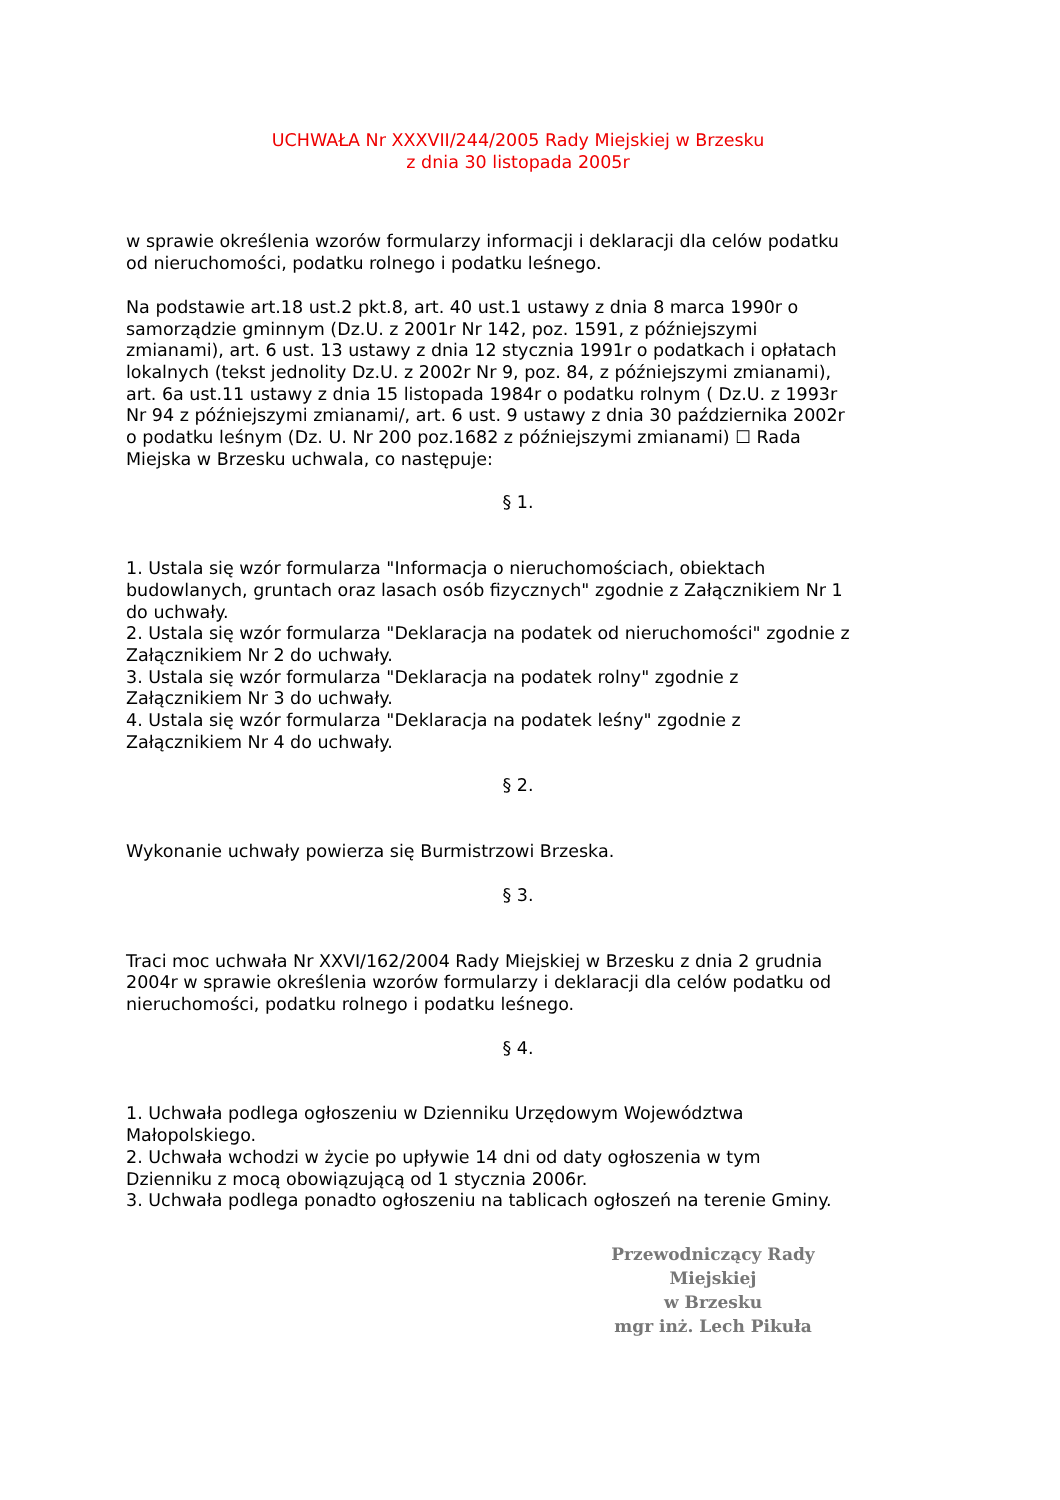UCHWAŁA Nr XXXVII/244/2005 Rady Miejskiej w Brzesku
z dnia 30 listopada 2005r
w sprawie określenia wzorów formularzy informacji i deklaracji dla celów podatku od nieruchomości, podatku rolnego i podatku leśnego.
Na podstawie art.18 ust.2 pkt.8, art. 40 ust.1 ustawy z dnia 8 marca 1990r o samorządzie gminnym (Dz.U. z 2001r Nr 142, poz. 1591, z późniejszymi zmianami), art. 6 ust. 13 ustawy z dnia 12 stycznia 1991r o podatkach i opłatach lokalnych (tekst jednolity Dz.U. z 2002r Nr 9, poz. 84, z późniejszymi zmianami), art. 6a ust.11 ustawy z dnia 15 listopada 1984r o podatku rolnym ( Dz.U. z 1993r Nr 94 z późniejszymi zmianami/, art. 6 ust. 9 ustawy z dnia 30 października 2002r o podatku leśnym (Dz. U. Nr 200 poz.1682 z późniejszymi zmianami) ☐ Rada Miejska w Brzesku uchwala, co następuje:
§ 1.
1. Ustala się wzór formularza "Informacja o nieruchomościach, obiektach budowlanych, gruntach oraz lasach osób fizycznych" zgodnie z Załącznikiem Nr 1 do uchwały.
2. Ustala się wzór formularza "Deklaracja na podatek od nieruchomości" zgodnie z Załącznikiem Nr 2 do uchwały.
3. Ustala się wzór formularza "Deklaracja na podatek rolny" zgodnie z Załącznikiem Nr 3 do uchwały.
4. Ustala się wzór formularza "Deklaracja na podatek leśny" zgodnie z Załącznikiem Nr 4 do uchwały.
§ 2.
Wykonanie uchwały powierza się Burmistrzowi Brzeska.
§ 3.
Traci moc uchwała Nr XXVI/162/2004 Rady Miejskiej w Brzesku z dnia 2 grudnia 2004r w sprawie określenia wzorów formularzy i deklaracji dla celów podatku od nieruchomości, podatku rolnego i podatku leśnego.
§ 4.
1. Uchwała podlega ogłoszeniu w Dzienniku Urzędowym Województwa Małopolskiego.
2. Uchwała wchodzi w życie po upływie 14 dni od daty ogłoszenia w tym Dzienniku z mocą obowiązującą od 1 stycznia 2006r.
3. Uchwała podlega ponadto ogłoszeniu na tablicach ogłoszeń na terenie Gminy.
Przewodniczący Rady Miejskiej
w Brzesku
mgr inż. Lech Pikuła